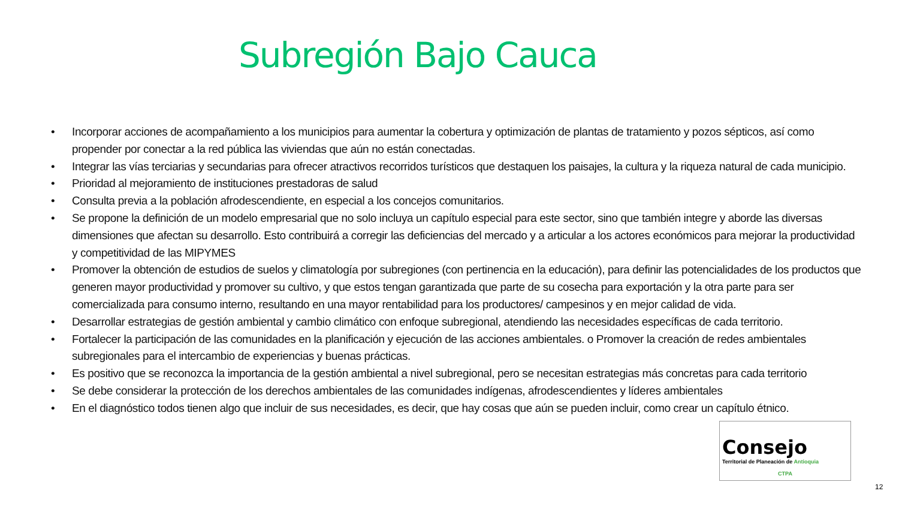Subregión Bajo Cauca
• Incorporar acciones de acompañamiento a los municipios para aumentar la cobertura y optimización de plantas de tratamiento y pozos sépticos, así como propender por conectar a la red pública las viviendas que aún no están conectadas.
• Integrar las vías terciarias y secundarias para ofrecer atractivos recorridos turísticos que destaquen los paisajes, la cultura y la riqueza natural de cada municipio.
• Prioridad al mejoramiento de instituciones prestadoras de salud
• Consulta previa a la población afrodescendiente, en especial a los concejos comunitarios.
• Se propone la definición de un modelo empresarial que no solo incluya un capítulo especial para este sector, sino que también integre y aborde las diversas dimensiones que afectan su desarrollo. Esto contribuirá a corregir las deficiencias del mercado y a articular a los actores económicos para mejorar la productividad y competitividad de las MIPYMES
• Promover la obtención de estudios de suelos y climatología por subregiones (con pertinencia en la educación), para definir las potencialidades de los productos que generen mayor productividad y promover su cultivo, y que estos tengan garantizada que parte de su cosecha para exportación y la otra parte para ser comercializada para consumo interno, resultando en una mayor rentabilidad para los productores/ campesinos y en mejor calidad de vida.
• Desarrollar estrategias de gestión ambiental y cambio climático con enfoque subregional, atendiendo las necesidades específicas de cada territorio.
• Fortalecer la participación de las comunidades en la planificación y ejecución de las acciones ambientales. o Promover la creación de redes ambientales subregionales para el intercambio de experiencias y buenas prácticas.
• Es positivo que se reconozca la importancia de la gestión ambiental a nivel subregional, pero se necesitan estrategias más concretas para cada territorio
• Se debe considerar la protección de los derechos ambientales de las comunidades indígenas, afrodescendientes y líderes ambientales
• En el diagnóstico todos tienen algo que incluir de sus necesidades, es decir, que hay cosas que aún se pueden incluir, como crear un capítulo étnico.
Consejo
Territorial de Planeación de Antioquia
CTPA
12